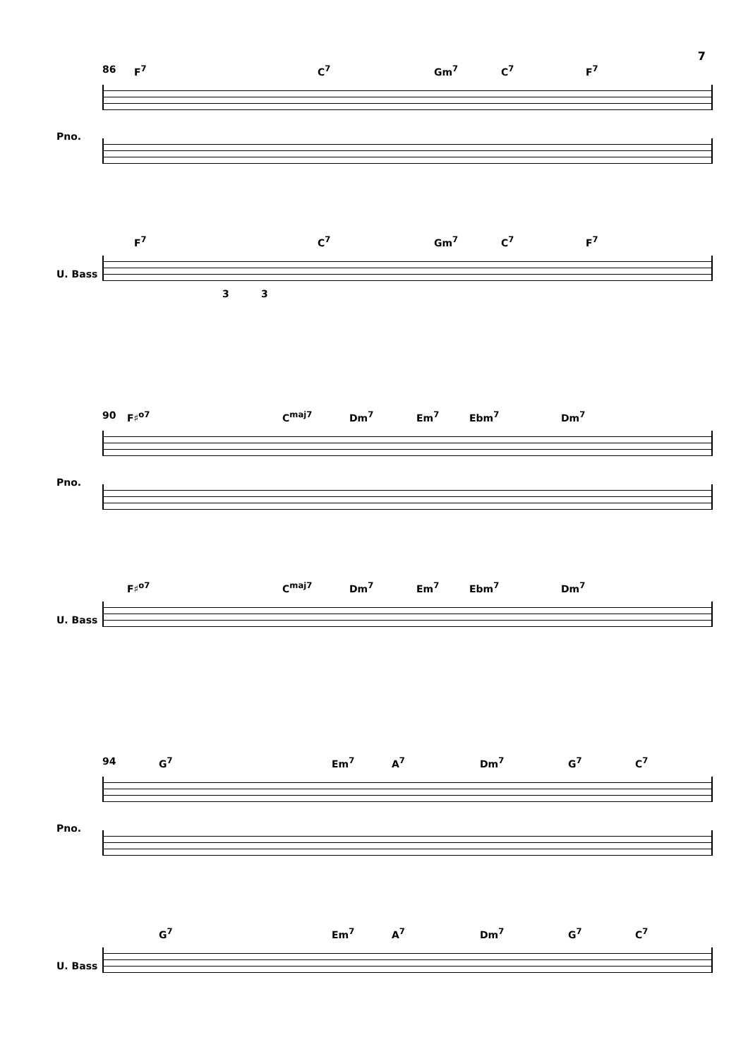7
86 F<sup>7</sup> C<sup>7</sup> Gm<sup>7</sup> C<sup>7</sup> F<sup>7</sup>
Pno.
F<sup>7</sup> C<sup>7</sup> Gm<sup>7</sup> C<sup>7</sup> F<sup>7</sup>
U. Bass
3 3
90 F♯<sup>o7</sup> C<sup>maj7</sup> Dm<sup>7</sup> Em<sup>7</sup> Ebm<sup>7</sup> Dm<sup>7</sup>
Pno.
F♯<sup>o7</sup> C<sup>maj7</sup> Dm<sup>7</sup> Em<sup>7</sup> Ebm<sup>7</sup> Dm<sup>7</sup>
U. Bass
94 G<sup>7</sup> Em<sup>7</sup> A<sup>7</sup> Dm<sup>7</sup> G<sup>7</sup> C<sup>7</sup>
Pno.
G<sup>7</sup> Em<sup>7</sup> A<sup>7</sup> Dm<sup>7</sup> G<sup>7</sup> C<sup>7</sup>
U. Bass